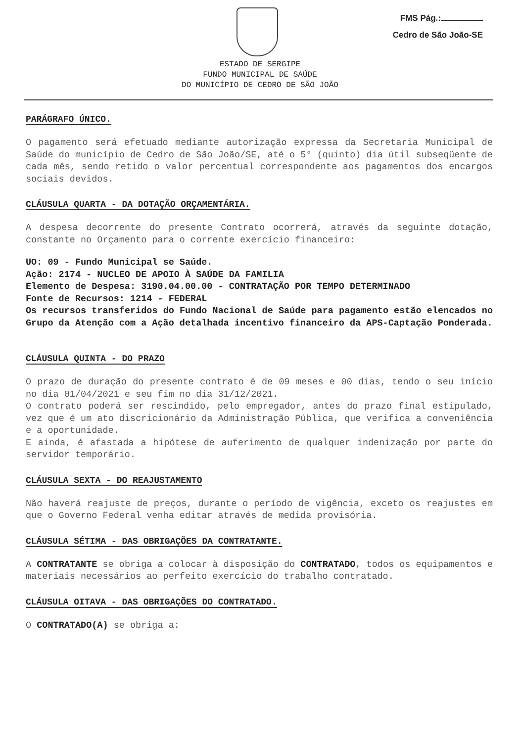FMS Pág.:
Cedro de São João-SE
ESTADO DE SERGIPE
FUNDO MUNICIPAL DE SAÚDE
DO MUNICÍPIO DE CEDRO DE SÃO JOÃO
PARÁGRAFO ÚNICO.
O pagamento será efetuado mediante autorização expressa da Secretaria Municipal de Saúde do município de Cedro de São João/SE, até o 5° (quinto) dia útil subseqüente de cada mês, sendo retido o valor percentual correspondente aos pagamentos dos encargos sociais devidos.
CLÁUSULA QUARTA - DA DOTAÇÃO ORÇAMENTÁRIA.
A despesa decorrente do presente Contrato ocorrerá, através da seguinte dotação, constante no Orçamento para o corrente exercício financeiro:
UO: 09 - Fundo Municipal se Saúde.
Ação: 2174 - NUCLEO DE APOIO À SAÚDE DA FAMILIA
Elemento de Despesa: 3190.04.00.00 - CONTRATAÇÃO POR TEMPO DETERMINADO
Fonte de Recursos: 1214 - FEDERAL
Os recursos transferidos do Fundo Nacional de Saúde para pagamento estão elencados no Grupo da Atenção com a Ação detalhada incentivo financeiro da APS-Captação Ponderada.
CLÁUSULA QUINTA - DO PRAZO
O prazo de duração do presente contrato é de 09 meses e 00 dias, tendo o seu início no dia 01/04/2021 e seu fim no dia 31/12/2021.
O contrato poderá ser rescindido, pelo empregador, antes do prazo final estipulado, vez que é um ato discricionário da Administração Pública, que verifica a conveniência e a oportunidade.
E ainda, é afastada a hipótese de auferimento de qualquer indenização por parte do servidor temporário.
CLÁUSULA SEXTA - DO REAJUSTAMENTO
Não haverá reajuste de preços, durante o período de vigência, exceto os reajustes em que o Governo Federal venha editar através de medida provisória.
CLÁUSULA SÉTIMA - DAS OBRIGAÇÕES DA CONTRATANTE.
A CONTRATANTE se obriga a colocar à disposição do CONTRATADO, todos os equipamentos e materiais necessários ao perfeito exercício do trabalho contratado.
CLÁUSULA OITAVA - DAS OBRIGAÇÕES DO CONTRATADO.
O CONTRATADO(A) se obriga a: